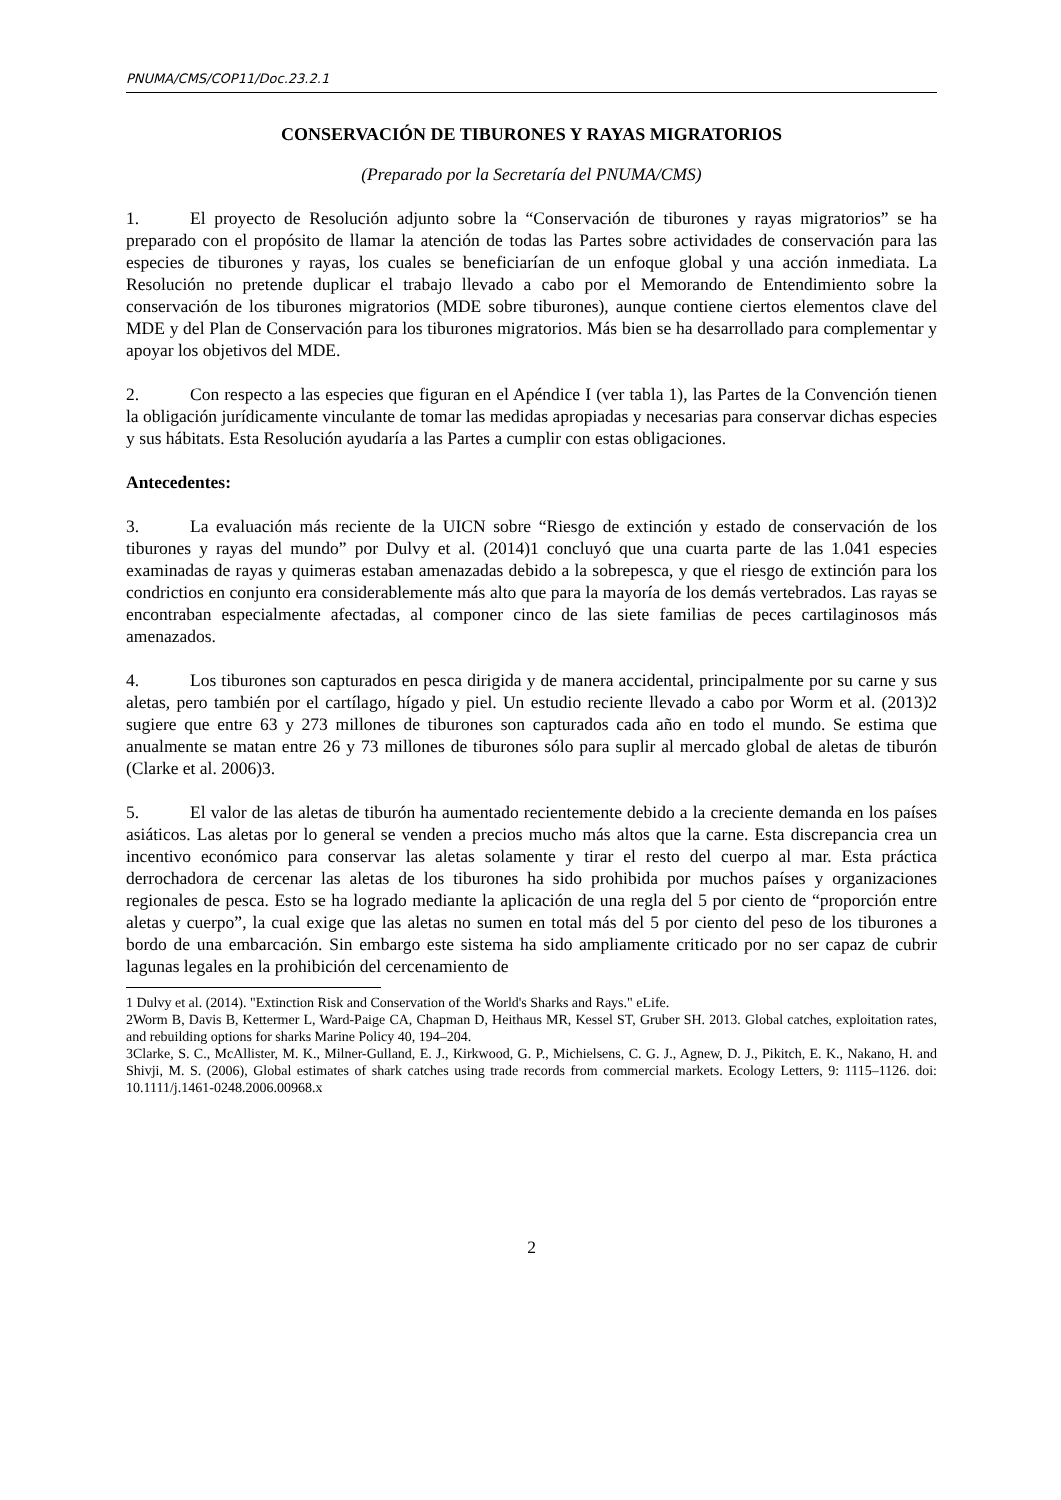PNUMA/CMS/COP11/Doc.23.2.1
CONSERVACIÓN DE TIBURONES Y RAYAS MIGRATORIOS
(Preparado por la Secretaría del PNUMA/CMS)
1. El proyecto de Resolución adjunto sobre la “Conservación de tiburones y rayas migratorios” se ha preparado con el propósito de llamar la atención de todas las Partes sobre actividades de conservación para las especies de tiburones y rayas, los cuales se beneficiarían de un enfoque global y una acción inmediata. La Resolución no pretende duplicar el trabajo llevado a cabo por el Memorando de Entendimiento sobre la conservación de los tiburones migratorios (MDE sobre tiburones), aunque contiene ciertos elementos clave del MDE y del Plan de Conservación para los tiburones migratorios. Más bien se ha desarrollado para complementar y apoyar los objetivos del MDE.
2. Con respecto a las especies que figuran en el Apéndice I (ver tabla 1), las Partes de la Convención tienen la obligación jurídicamente vinculante de tomar las medidas apropiadas y necesarias para conservar dichas especies y sus hábitats. Esta Resolución ayudaría a las Partes a cumplir con estas obligaciones.
Antecedentes:
3. La evaluación más reciente de la UICN sobre “Riesgo de extinción y estado de conservación de los tiburones y rayas del mundo” por Dulvy et al. (2014)1 concluyó que una cuarta parte de las 1.041 especies examinadas de rayas y quimeras estaban amenazadas debido a la sobrepesca, y que el riesgo de extinción para los condrictios en conjunto era considerablemente más alto que para la mayoría de los demás vertebrados. Las rayas se encontraban especialmente afectadas, al componer cinco de las siete familias de peces cartilaginosos más amenazados.
4. Los tiburones son capturados en pesca dirigida y de manera accidental, principalmente por su carne y sus aletas, pero también por el cartílago, hígado y piel. Un estudio reciente llevado a cabo por Worm et al. (2013)2 sugiere que entre 63 y 273 millones de tiburones son capturados cada año en todo el mundo. Se estima que anualmente se matan entre 26 y 73 millones de tiburones sólo para suplir al mercado global de aletas de tiburón (Clarke et al. 2006)3.
5. El valor de las aletas de tiburón ha aumentado recientemente debido a la creciente demanda en los países asiáticos. Las aletas por lo general se venden a precios mucho más altos que la carne. Esta discrepancia crea un incentivo económico para conservar las aletas solamente y tirar el resto del cuerpo al mar. Esta práctica derrochadora de cercenar las aletas de los tiburones ha sido prohibida por muchos países y organizaciones regionales de pesca. Esto se ha logrado mediante la aplicación de una regla del 5 por ciento de “proporción entre aletas y cuerpo”, la cual exige que las aletas no sumen en total más del 5 por ciento del peso de los tiburones a bordo de una embarcación. Sin embargo este sistema ha sido ampliamente criticado por no ser capaz de cubrir lagunas legales en la prohibición del cercenamiento de
1 Dulvy et al. (2014). "Extinction Risk and Conservation of the World's Sharks and Rays." eLife.
2Worm B, Davis B, Kettermer L, Ward-Paige CA, Chapman D, Heithaus MR, Kessel ST, Gruber SH. 2013. Global catches, exploitation rates, and rebuilding options for sharks Marine Policy 40, 194–204.
3Clarke, S. C., McAllister, M. K., Milner-Gulland, E. J., Kirkwood, G. P., Michielsens, C. G. J., Agnew, D. J., Pikitch, E. K., Nakano, H. and Shivji, M. S. (2006), Global estimates of shark catches using trade records from commercial markets. Ecology Letters, 9: 1115–1126. doi: 10.1111/j.1461-0248.2006.00968.x
2